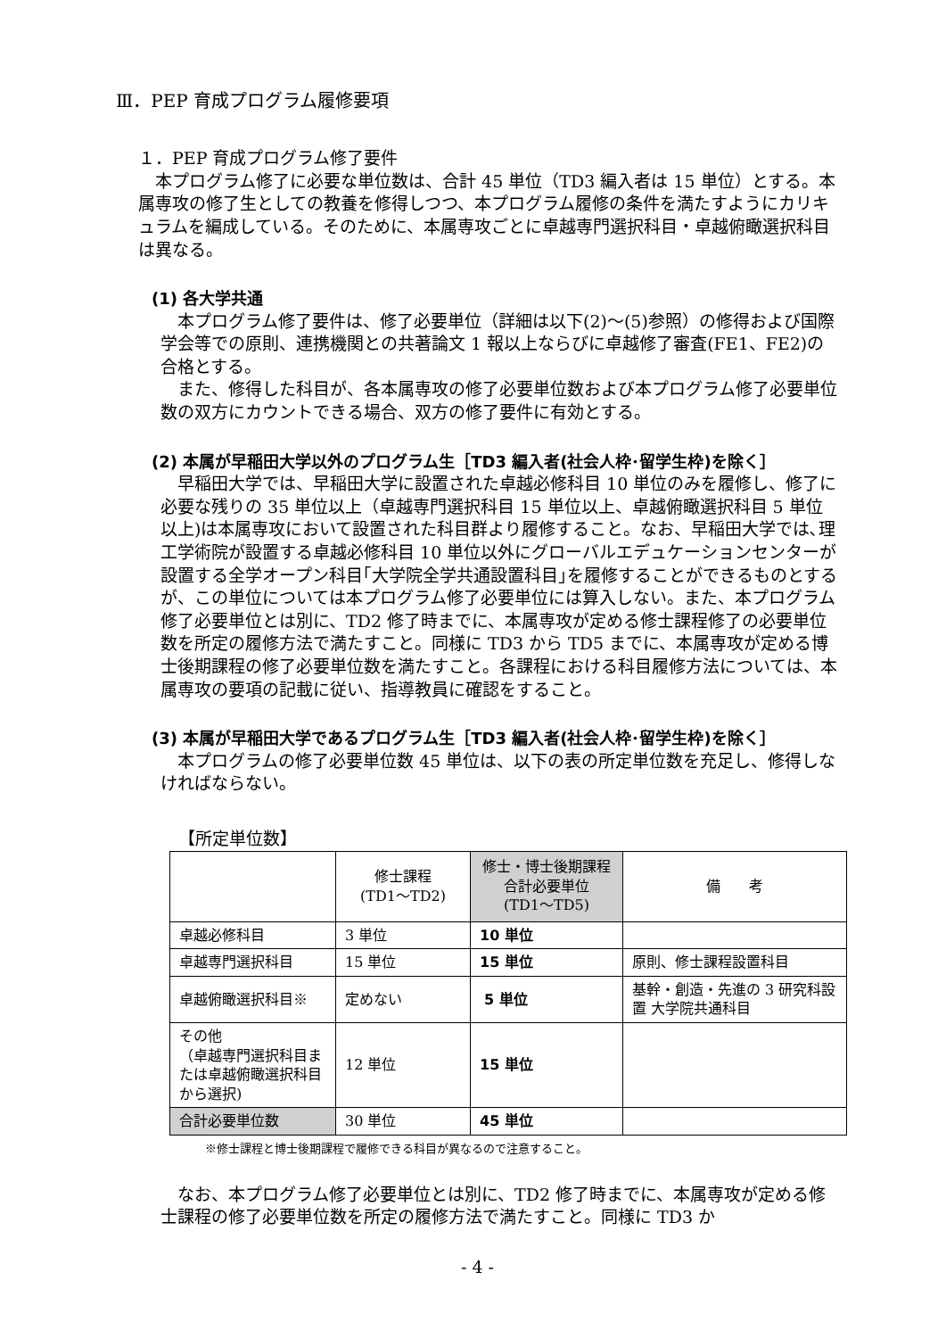Ⅲ．PEP 育成プログラム履修要項
１．PEP 育成プログラム修了要件
本プログラム修了に必要な単位数は、合計 45 単位（TD3 編入者は 15 単位）とする。本属専攻の修了生としての教養を修得しつつ、本プログラム履修の条件を満たすようにカリキュラムを編成している。そのために、本属専攻ごとに卓越専門選択科目・卓越俯瞰選択科目は異なる。
(1) 各大学共通
本プログラム修了要件は、修了必要単位（詳細は以下(2)～(5)参照）の修得および国際学会等での原則、連携機関との共著論文 1 報以上ならびに卓越修了審査(FE1、FE2)の合格とする。
また、修得した科目が、各本属専攻の修了必要単位数および本プログラム修了必要単位数の双方にカウントできる場合、双方の修了要件に有効とする。
(2) 本属が早稲田大学以外のプログラム生［TD3 編入者(社会人枠･留学生枠)を除く］
早稲田大学では、早稲田大学に設置された卓越必修科目 10 単位のみを履修し、修了に必要な残りの 35 単位以上（卓越専門選択科目 15 単位以上、卓越俯瞰選択科目 5 単位以上)は本属専攻において設置された科目群より履修すること。なお、早稲田大学では､理工学術院が設置する卓越必修科目 10 単位以外にグローバルエデュケーションセンターが設置する全学オープン科目｢大学院全学共通設置科目｣を履修することができるものとするが、この単位については本プログラム修了必要単位には算入しない。また、本プログラム修了必要単位とは別に、TD2 修了時までに、本属専攻が定める修士課程修了の必要単位数を所定の履修方法で満たすこと。同様に TD3 から TD5 までに、本属専攻が定める博士後期課程の修了必要単位数を満たすこと。各課程における科目履修方法については、本属専攻の要項の記載に従い、指導教員に確認をすること。
(3) 本属が早稲田大学であるプログラム生［TD3 編入者(社会人枠･留学生枠)を除く］
本プログラムの修了必要単位数 45 単位は、以下の表の所定単位数を充足し、修得しなければならない。
【所定単位数】
| | 修士課程 (TD1～TD2) | 修士・博士後期課程 合計必要単位 (TD1～TD5) | 備 考 |
| 卓越必修科目 | 3 単位 | 10 単位 | |
| 卓越専門選択科目 | 15 単位 | 15 単位 | 原則、修士課程設置科目 |
| 卓越俯瞰選択科目※ | 定めない | 5 単位 | 基幹・創造・先進の 3 研究科設置 大学院共通科目 |
| その他 （卓越専門選択科目または卓越俯瞰選択科目から選択) | 12 単位 | 15 単位 | |
| 合計必要単位数 | 30 単位 | 45 単位 | |
※修士課程と博士後期課程で履修できる科目が異なるので注意すること。
なお、本プログラム修了必要単位とは別に、TD2 修了時までに、本属専攻が定める修士課程の修了必要単位数を所定の履修方法で満たすこと。同様に TD3 か
- 4 -